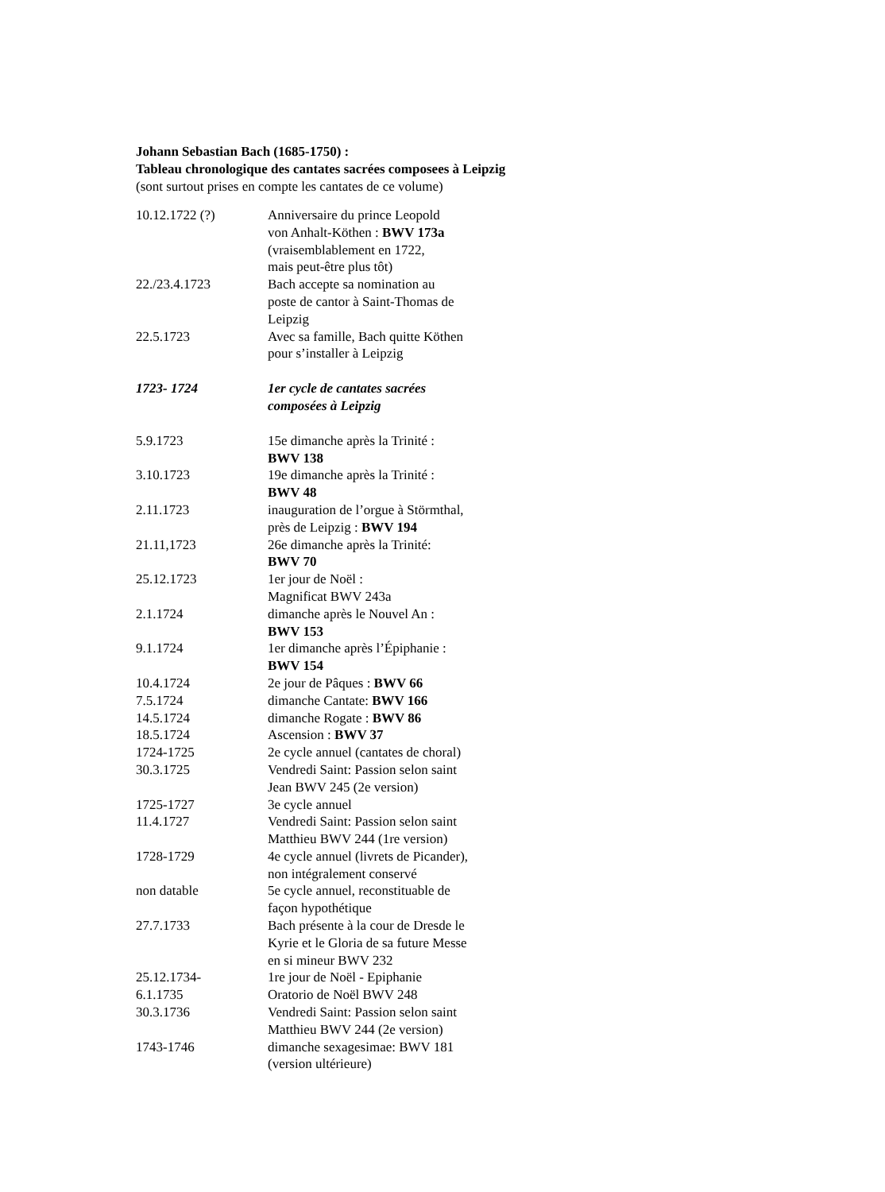Johann Sebastian Bach (1685-1750) :
Tableau chronologique des cantates sacrées composees à Leipzig
(sont surtout prises en compte les cantates de ce volume)
| 10.12.1722 (?) | Anniversaire du prince Leopold von Anhalt-Köthen : BWV 173a (vraisemblablement en 1722, mais peut-être plus tôt) |
| 22./23.4.1723 | Bach accepte sa nomination au poste de cantor à Saint-Thomas de Leipzig |
| 22.5.1723 | Avec sa famille, Bach quitte Köthen pour s’installer à Leipzig |
| 1723- 1724 | 1er cycle de cantates sacrées composées à Leipzig |
| 5.9.1723 | 15e dimanche après la Trinité : BWV 138 |
| 3.10.1723 | 19e dimanche après la Trinité : BWV 48 |
| 2.11.1723 | inauguration de l’orgue à Störmthal, près de Leipzig : BWV 194 |
| 21.11,1723 | 26e dimanche après la Trinité: BWV 70 |
| 25.12.1723 | 1er jour de Noël : Magnificat BWV 243a |
| 2.1.1724 | dimanche après le Nouvel An : BWV 153 |
| 9.1.1724 | 1er dimanche après l’Épiphanie : BWV 154 |
| 10.4.1724 | 2e jour de Pâques : BWV 66 |
| 7.5.1724 | dimanche Cantate: BWV 166 |
| 14.5.1724 | dimanche Rogate : BWV 86 |
| 18.5.1724 | Ascension : BWV 37 |
| 1724-1725 | 2e cycle annuel (cantates de choral) |
| 30.3.1725 | Vendredi Saint: Passion selon saint Jean BWV 245 (2e version) |
| 1725-1727 | 3e cycle annuel |
| 11.4.1727 | Vendredi Saint: Passion selon saint Matthieu BWV 244 (1re version) |
| 1728-1729 | 4e cycle annuel (livrets de Picander), non intégralement conservé |
| non datable | 5e cycle annuel, reconstituable de façon hypothétique |
| 27.7.1733 | Bach présente à la cour de Dresde le Kyrie et le Gloria de sa future Messe en si mineur BWV 232 |
| 25.12.1734- 6.1.1735 | 1re jour de Noël - Epiphanie Oratorio de Noël BWV 248 |
| 30.3.1736 | Vendredi Saint: Passion selon saint Matthieu BWV 244 (2e version) |
| 1743-1746 | dimanche sexagesimae: BWV 181 (version ultérieure) |